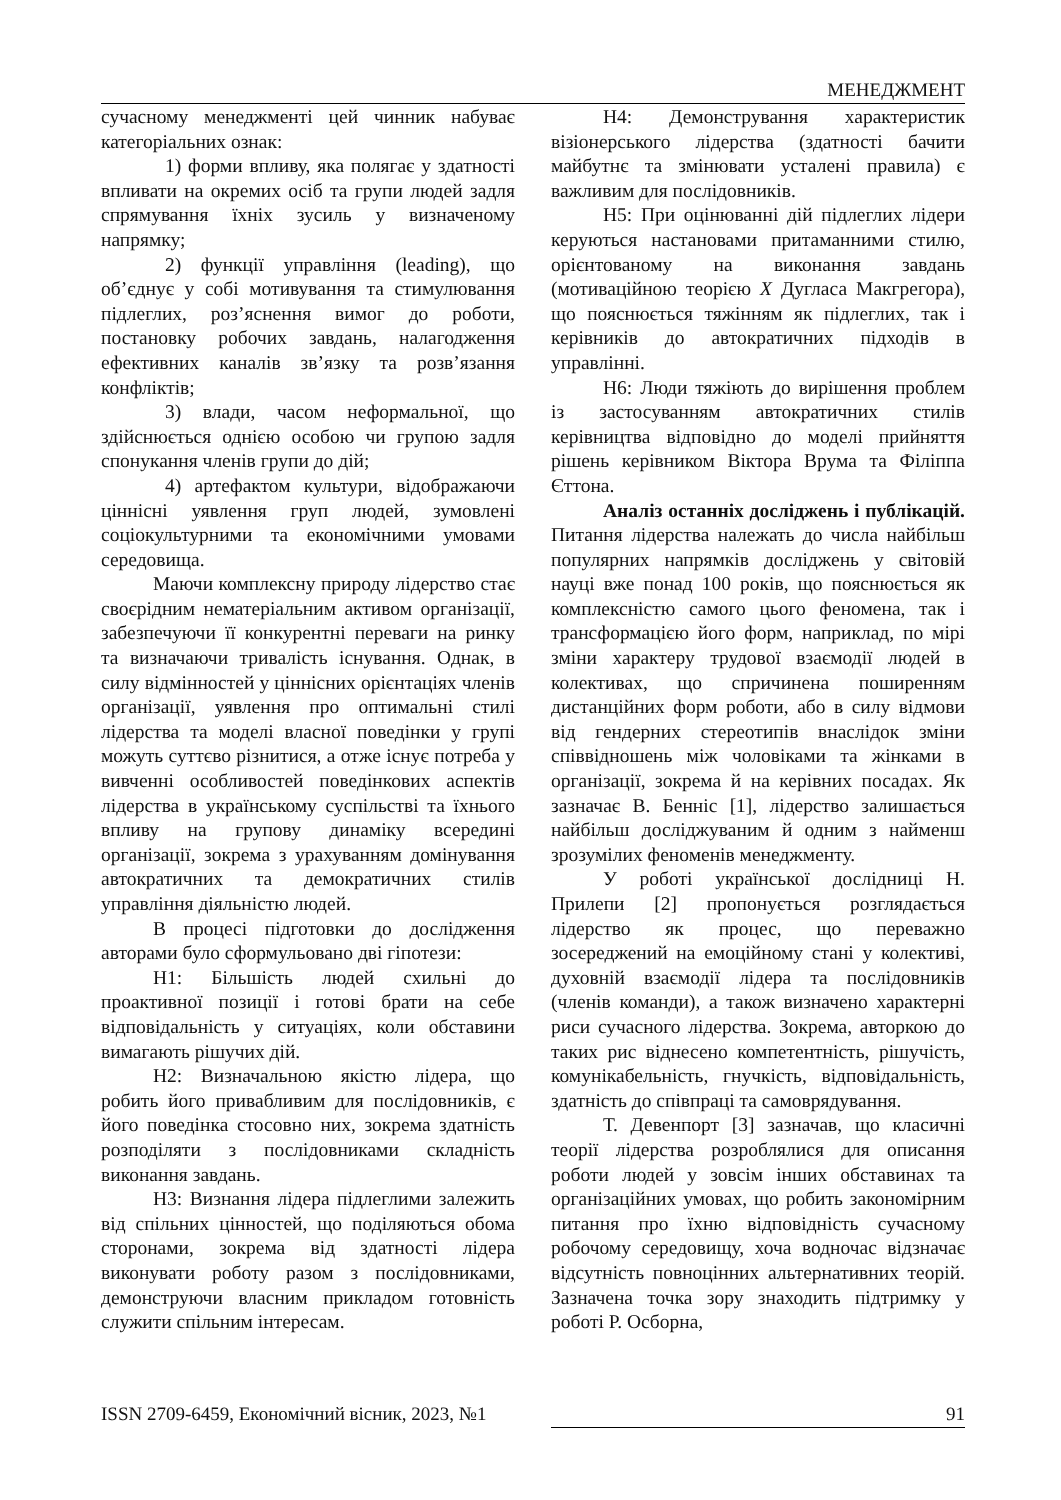МЕНЕДЖМЕНТ
сучасному менеджменті цей чинник набуває категоріальних ознак:
1) форми впливу, яка полягає у здатності впливати на окремих осіб та групи людей задля спрямування їхніх зусиль у визначеному напрямку;
2) функції управління (leading), що об’єднує у собі мотивування та стимулювання підлеглих, роз’яснення вимог до роботи, постановку робочих завдань, налагодження ефективних каналів зв’язку та розв’язання конфліктів;
3) влади, часом неформальної, що здійснюється однією особою чи групою задля спонукання членів групи до дій;
4) артефактом культури, відображаючи ціннісні уявлення груп людей, зумовлені соціокультурними та економічними умовами середовища.
Маючи комплексну природу лідерство стає своєрідним нематеріальним активом організації, забезпечуючи її конкурентні переваги на ринку та визначаючи тривалість існування. Однак, в силу відмінностей у ціннісних орієнтаціях членів організації, уявлення про оптимальні стилі лідерства та моделі власної поведінки у групі можуть суттєво різнитися, а отже існує потреба у вивченні особливостей поведінкових аспектів лідерства в українському суспільстві та їхнього впливу на групову динаміку всередині організації, зокрема з урахуванням домінування автократичних та демократичних стилів управління діяльністю людей.
В процесі підготовки до дослідження авторами було сформульовано дві гіпотези:
Н1: Більшість людей схильні до проактивної позиції і готові брати на себе відповідальність у ситуаціях, коли обставини вимагають рішучих дій.
Н2: Визначальною якістю лідера, що робить його привабливим для послідовників, є його поведінка стосовно них, зокрема здатність розподіляти з послідовниками складність виконання завдань.
Н3: Визнання лідера підлеглими залежить від спільних цінностей, що поділяються обома сторонами, зокрема від здатності лідера виконувати роботу разом з послідовниками, демонструючи власним прикладом готовність служити спільним інтересам.
Н4: Демонстрування характеристик візіонерського лідерства (здатності бачити майбутнє та змінювати усталені правила) є важливим для послідовників.
Н5: При оцінюванні дій підлеглих лідери керуються настановами притаманними стилю, орієнтованому на виконання завдань (мотиваційною теорією Х Дугласа Макгрегора), що пояснюється тяжінням як підлеглих, так і керівників до автократичних підходів в управлінні.
Н6: Люди тяжіють до вирішення проблем із застосуванням автократичних стилів керівництва відповідно до моделі прийняття рішень керівником Віктора Врума та Філіппа Єттона.
Аналіз останніх досліджень і публікацій. Питання лідерства належать до числа найбільш популярних напрямків досліджень у світовій науці вже понад 100 років, що пояснюється як комплексністю самого цього феномена, так і трансформацією його форм, наприклад, по мірі зміни характеру трудової взаємодії людей в колективах, що спричинена поширенням дистанційних форм роботи, або в силу відмови від гендерних стереотипів внаслідок зміни співвідношень між чоловіками та жінками в організації, зокрема й на керівних посадах. Як зазначає В. Бенніс [1], лідерство залишається найбільш досліджуваним й одним з найменш зрозумілих феноменів менеджменту.
У роботі української дослідниці Н. Прилепи [2] пропонується розглядається лідерство як процес, що переважно зосереджений на емоційному стані у колективі, духовній взаємодії лідера та послідовників (членів команди), а також визначено характерні риси сучасного лідерства. Зокрема, авторкою до таких рис віднесено компетентність, рішучість, комунікабельність, гнучкість, відповідальність, здатність до співпраці та самоврядування.
Т. Девенпорт [3] зазначав, що класичні теорії лідерства розроблялися для описання роботи людей у зовсім інших обставинах та організаційних умовах, що робить закономірним питання про їхню відповідність сучасному робочому середовищу, хоча водночас відзначає відсутність повноцінних альтернативних теорій. Зазначена точка зору знаходить підтримку у роботі Р. Осборна,
ISSN 2709-6459, Економічний вісник, 2023, №1 91